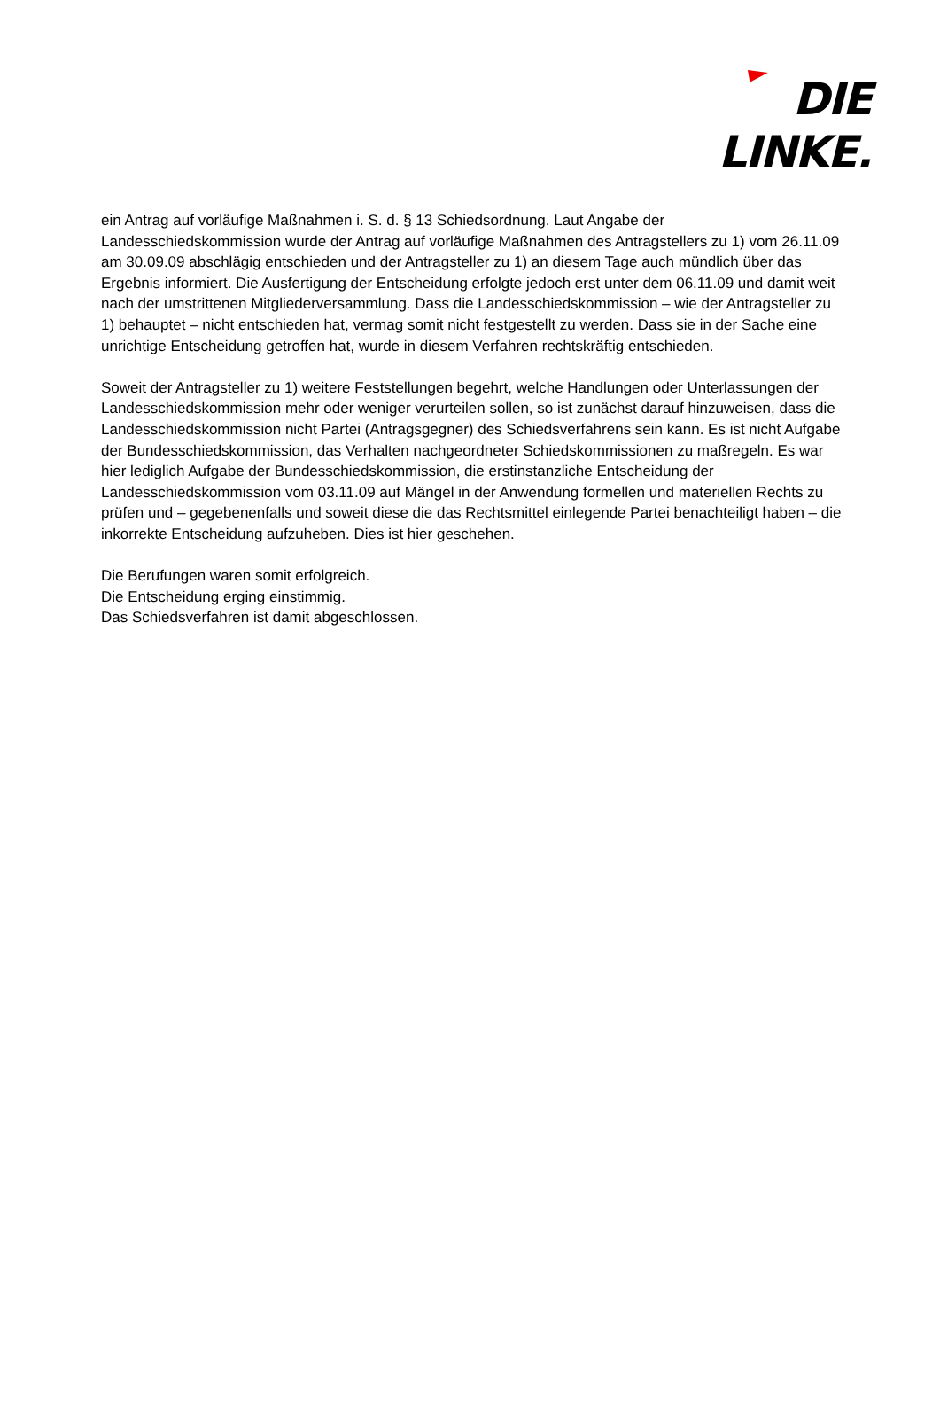DIE LINKE.
ein Antrag auf vorläufige Maßnahmen i. S. d. § 13 Schiedsordnung. Laut Angabe der Landesschiedskommission wurde der Antrag auf vorläufige Maßnahmen des Antragstellers zu 1) vom 26.11.09 am 30.09.09 abschlägig entschieden und der Antragsteller zu 1) an diesem Tage auch mündlich über das Ergebnis informiert. Die Ausfertigung der Entscheidung erfolgte jedoch erst unter dem 06.11.09 und damit weit nach der umstrittenen Mitgliederversammlung. Dass die Landesschiedskommission – wie der Antragsteller zu 1) behauptet – nicht entschieden hat, vermag somit nicht festgestellt zu werden. Dass sie in der Sache eine unrichtige Entscheidung getroffen hat, wurde in diesem Verfahren rechtskräftig entschieden.
Soweit der Antragsteller zu 1) weitere Feststellungen begehrt, welche Handlungen oder Unterlassungen der Landesschiedskommission mehr oder weniger verurteilen sollen, so ist zunächst darauf hinzuweisen, dass die Landesschiedskommission nicht Partei (Antragsgegner) des Schiedsverfahrens sein kann. Es ist nicht Aufgabe der Bundesschiedskommission, das Verhalten nachgeordneter Schiedskommissionen zu maßregeln. Es war hier lediglich Aufgabe der Bundesschiedskommission, die erstinstanzliche Entscheidung der Landesschiedskommission vom 03.11.09 auf Mängel in der Anwendung formellen und materiellen Rechts zu prüfen und – gegebenenfalls und soweit diese die das Rechtsmittel einlegende Partei benachteiligt haben – die inkorrekte Entscheidung aufzuheben. Dies ist hier geschehen.
Die Berufungen waren somit erfolgreich.
Die Entscheidung erging einstimmig.
Das Schiedsverfahren ist damit abgeschlossen.